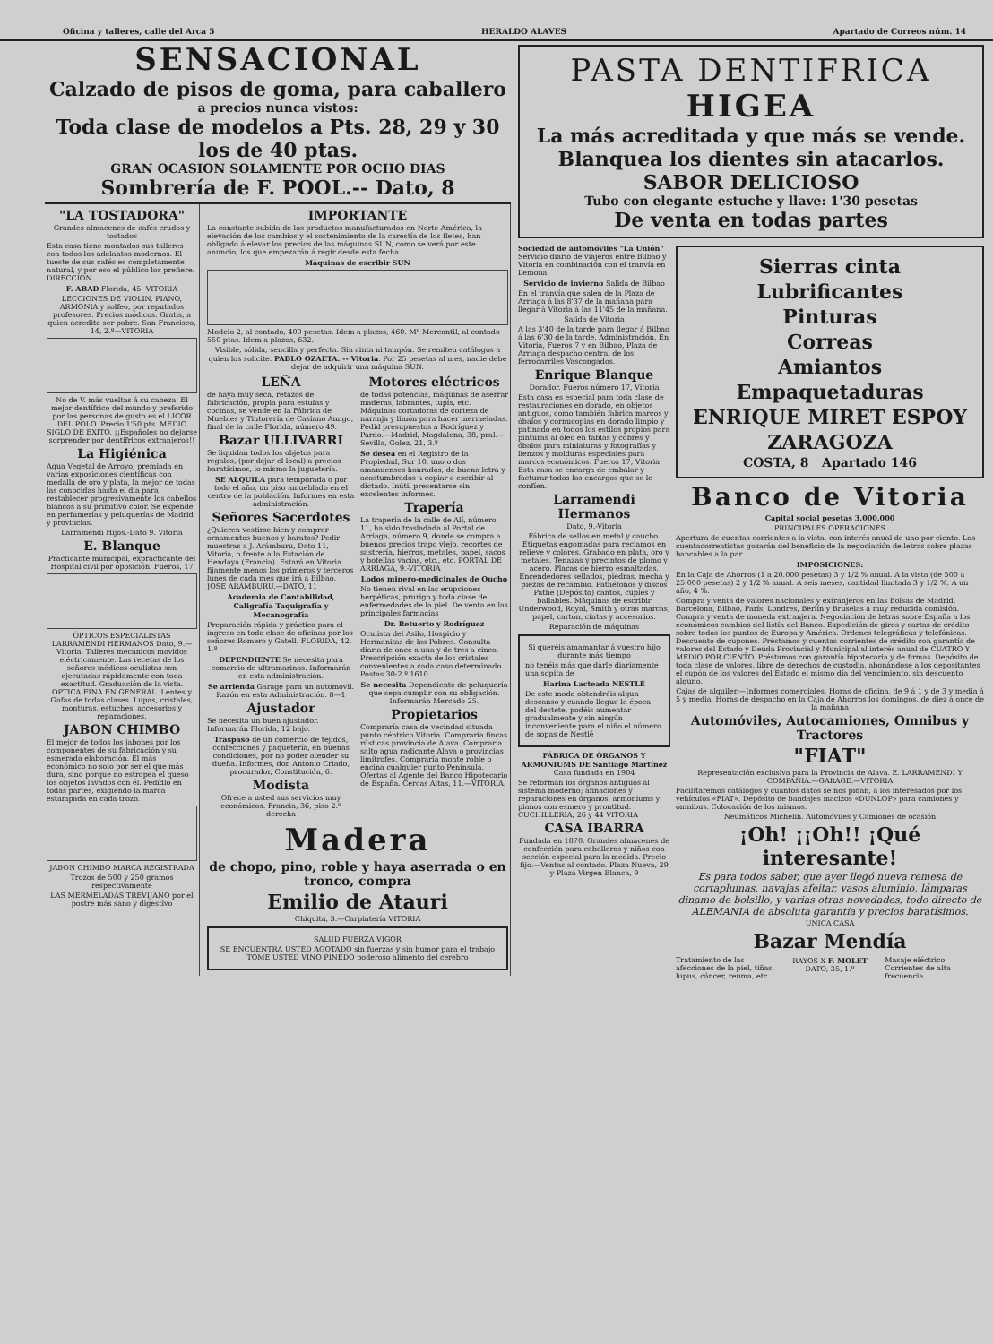Oficina y talleres, calle del Arca 5 HERALDO ALAVES Apartado de Correos núm. 14
SENSACIONAL
Calzado de pisos de goma, para caballero
a precios nunca vistos:
Toda clase de modelos a Pts. 28, 29 y 30 los de 40 ptas.
GRAN OCASION SOLAMENTE POR OCHO DIAS
Sombrería de F. POOL.-- Dato, 8
"LA TOSTADORA"
Grandes almacenes de cafés crudos y tostados
Esta casa tiene montados sus talleres con todos los adelantos modernos. El tueste de sus cafés es completamente natural, y por eso el público los prefiere. DIRECCION
F. ABAD Florida, 45. VITORIA
LECCIONES DE VIOLIN, PIANO, ARMONIA y solfeo, por reputados profesores. Precios módicos. Gratis, a quien acredite ser pobre. San Francisco, 14, 2.º—VITORIA
No de V. más vueltas á su cabeza. El mejor dentífrico del mundo y preferido por las personas de gusto es el LICOR DEL POLO. Precio 1'50 pts. MEDIO SIGLO DE EXITO. ¡¡Españoles no dejarse sorprender por dentífricos extranjeros!!
La Higiénica
Agua Vegetal de Arroyo, premiada en varias exposiciones científicas con medalla de oro y plata, la mejor de todas las conocidas hasta el día para restablecer progresivamente los cabellos blancos a su primitivo color. Se expende en perfumerías y peluquerías de Madrid y provincias.
Larramendi Hijos.-Dato 9. Vitoria
E. Blanque
Practicante municipal, expracticante del Hospital civil por oposición. Fueros, 17
ÓPTICOS ESPECIALISTAS LARRAMENDI HERMANOS Dato, 9.—Vitoria. Talleres mecánicos movidos eléctricamente. Las recetas de los señores médicos-oculistas son ejecutadas rápidamente con toda exactitud. Graduación de la vista. OPTICA FINA EN GENERAL. Lentes y Gafas de todas clases. Lupas, cristales, monturas, estuches, accesorios y reparaciones.
JABON CHIMBO
El mejor de todos los jabones por los componentes de su fabricación y su esmerada elaboración. El más económico no solo por ser el que más dura, sino porque no estropea el queso los objetos lavados con él. Pedídlo en todas partes, exigiendo la marca estampada en cada trozo.
JABON CHIMBO MARCA REGISTRADA
Trozos de 500 y 250 gramos respectivamente
LAS MERMELADAS TREVIJANO por el postre más sano y digestivo
IMPORTANTE
La constante subida de los productos manufacturados en Norte América, la elevación de los cambios y el sostenimiento de la carestía de los fletes, han obligado á elevar los precios de las máquinas SUN, como se verá por este anuncio, los que empezarán á regir desde esta fecha.
Máquinas de escribir SUN
Modelo 2, al contado, 400 pesetas. Idem a plazos, 460. Mº Mercantil, al contado 550 ptas. Idem a plazos, 632.
Visible, sólida, sencilla y perfecta. Sin cinta ni tampón. Se remiten catálogos a quien los solicite. PABLO OZAETA. -- Vitoria. Por 25 pesetas al mes, nadie debe dejar de adquirir una máquina SUN.
LEÑA
de haya muy seca, retazos de fabricación, propia para estufas y cocinas, se vende en la Fábrica de Muebles y Tintorería de Casiano Amigo, final de la calle Florida, número 49.
Bazar ULLIVARRI
Se liquidan todos los objetos para regalos, (por dejar el local) a precios baratísimos, lo mismo la juguetería.
SE ALQUILA para temporada o por todo el año, un piso amueblado en el centro de la población. Informes en esta administración.
Señores Sacerdotes
¿Quieren vestirse bien y comprar ornamentos buenos y baratos? Pedir muestras a J. Arámburu, Dato 11, Vitoria, o frente a la Estación de Hendaya (Francia). Estará en Vitoria fijamente menos los primeros y terceros lunes de cada mes que irá a Bilbao. JOSE ARÁMBURU.—DATO, 11
Academia de Contabilidad, Caligrafía Taquigrafía y Mecanografía
Preparación rápida y práctica para el ingreso en toda clase de oficinas por los señores Romero y Gatell. FLORIDA, 42, 1.º
DEPENDIENTE Se necesita para comercio de ultramarinos. Informarán en esta administración.
Se arrienda Garage para un automovil. Razón en esta Administración. 8—1
Ajustador
Se necesita un buen ajustador. Informarán Florida, 12 bajo.
Traspaso de un comercio de tejidos, confecciones y paquetería, en buenas condiciones, por no poder atender su dueña. Informes, don Antonio Criado, procurador, Constitución, 6.
Modista
Ofrece a usted sus servicios muy económicos. Francia, 36, piso 2.º derecha
Motores eléctricos
de todas potencias, máquinas de aserrar maderas, labrantes, tupís, etc. Máquinas cortadoras de corteza de naranja y limón para hacer mermeladas. Pedid presupuestos a Rodríguez y Pardo.—Madrid, Magdalena, 38, pral.—Sevilla, Golez, 21, 3.º
Se desea en el Registro de la Propiedad, Sur 10, uno o dos amanuenses honrados, de buena letra y acostumbrados a copiar o escribir al dictado. Inútil presentarse sin excelentes informes.
Trapería
La trapería de la calle de Alí, número 11, ha sido trasladada al Portal de Arriaga, número 9, donde se compra a buenos precios trapo viejo, recortes de sastrería, hierros, metales, papel, sacos y botellas vacías, etc., etc. PORTAL DE ARRIAGA, 9.-VITORIA
Lodos minero-medicinales de Oucho
No tienen rival en las erupciones herpéticas, prurigo y toda clase de enfermedades de la piel. De venta en las principales farmacias
Dr. Retuerto y Rodríguez
Oculista del Asilo, Hospicio y Hermanitas de los Pobres. Consulta diaria de once a una y de tres a cinco. Prescripción exacta de los cristales convenientes a cada caso determinado. Postas 30-2.º 1610
Se necesita Dependiente de peluquería que sepa cumplir con su obligación. Informarán Mercado 25.
Propietarios
Compraría casa de vecindad situada punto céntrico Vitoria. Compraría fincas rústicas provincia de Alava. Compraría salto agua radicante Alava o provincias limítrofes. Compraría monte roble o encina cualquier punto Península. Ofertas al Agente del Banco Hipotecario de España. Cercas Altas, 11.—VITORIA.
Madera
de chopo, pino, roble y haya aserrada o en tronco, compra
Emilio de Atauri
Chiquita, 3.—Carpintería VITORIA
SALUD FUERZA VIGOR
SE ENCUENTRA USTED AGOTADO sin fuerzas y sin humor para el trabajo TOME USTED VINO PINEDO poderoso alimento del cerebro
PASTA DENTIFRICA
HIGEA
La más acreditada y que más se vende.
Blanquea los dientes sin atacarlos.
SABOR DELICIOSO
Tubo con elegante estuche y llave: 1'30 pesetas
De venta en todas partes
Sociedad de automóviles "La Unión" Servicio diario de viajeros entre Bilbao y Vitoria en combinación con el tranvía en Lemona.
Servicio de invierno Salida de Bilbao
En el tranvía que salen de la Plaza de Arriaga á las 8'37 de la mañana para llegar á Vitoria á las 11'45 de la mañana.
Salida de Vitoria
A las 3'40 de la tarde para llegar á Bilbao á las 6'30 de la tarde. Administración, En Vitoria, Fueros 7 y en Bilbao, Plaza de Arriaga despacho central de los ferrocarriles Vascongados.
Enrique Blanque
Dorador. Fueros número 17, Vitoria
Esta casa es especial para toda clase de restauraciones en dorado, en objetos antiguos, como también fabrica marcos y óbalos y cornucopias en dorado limpio y patinado en todos los estilos propios para pinturas al óleo en tablas y cobres y óbalos para miniaturas y fotografías y lienzos y molduras especiales para marcos económicos. Fueros 17, Vitoria. Esta casa se encarga de embalar y facturar todos los encargos que se le confíen.
Larramendi Hermanos
Dato, 9.-Vitoria
Fábrica de sellos en metal y caucho. Etiquetas engomadas para reclamos en relieve y colores. Grabado en plata, oro y metales. Tenazas y precintos de plomo y acero. Placas de hierro esmaltadas. Encendedores sellados, piedras, mecha y piezas de recambio. Pathéfonos y discos Pathe (Depósito) cantos, cuplés y bailables. Máquinas de escribir Underwood, Royal, Smith y otras marcas, papel, cartón, cintas y accesorios.
Reparación de máquinas
Si queréis amamantar á vuestro hijo durante más tiempo
no tenéis más que darle diariamente una sopita de
Harina Lacteada NESTLÉ
De este modo obtendréis algun descanso y cuando llegue la época del destete, podéis aumentar gradualmente y sin ningún inconveniente para el niño el número de sopas de Nestlé
FÁBRICA DE ÓRGANOS Y ARMONIUMS DE Santiago Martínez Casa fundada en 1904
Se reforman los órganos antiguos al sistema moderno; afinaciones y reparaciones en órganos, armoniums y pianos con esmero y prontitud. CUCHILLERIA, 26 y 44 VITORIA
CASA IBARRA
Fundada en 1870. Grandes almacenes de confección para caballeros y niños con sección especial para la medida. Precio fijo.—Ventas al contado. Plaza Nueva, 29 y Plaza Virgen Blanca, 9
Sierras cinta
Lubrificantes
Pinturas
Correas
Amiantos
Empaquetaduras
ENRIQUE MIRET ESPOY
ZARAGOZA
COSTA, 8 Apartado 146
Banco de Vitoria
Capital social pesetas 3.000.000
PRINCIPALES OPERACIONES
Apertura de cuentas corrientes a la vista, con interés anual de uno por ciento. Los cuentacorrentistas gozarán del beneficio de la negociación de letras sobre plazas bancables a la par.
IMPOSICIONES:
En la Caja de Ahorros (1 a 20.000 pesetas) 3 y 1/2 % anual. A la vista (de 500 a 25.000 pesetas) 2 y 1/2 % anual. A seis meses, cantidad limitada 3 y 1/2 %. A un año, 4 %.
Compra y venta de valores nacionales y extranjeros en las Bolsas de Madrid, Barcelona, Bilbao, París, Londres, Berlín y Bruselas a muy reducida comisión. Compra y venta de moneda extranjera. Negociación de letras sobre España a los económicos cambios del listín del Banco. Expedición de giros y cartas de crédito sobre todos los puntos de Europa y América. Ordenes telegráficas y telefónicas. Descuento de cupones. Préstamos y cuentas corrientes de crédito con garantía de valores del Estado y Deuda Provincial y Municipal al interés anual de CUATRO Y MEDIO POR CIENTO. Préstamos con garantía hipotecaria y de firmas. Depósito de toda clase de valores, libre de derechos de custodia, abonándose a los depositantes el cupón de los valores del Estado el mismo día del vencimiento, sin descuento alguno.
Cajas de alquiler.—Informes comerciales. Horas de oficina, de 9 á 1 y de 3 y media á 5 y media. Horas de despacho en la Caja de Ahorros los domingos, de diez á once de la mañana
Automóviles, Autocamiones, Omnibus y Tractores
"FIAT"
Representación exclusiva para la Provincia de Alava. E. LARRAMENDI Y COMPAÑIA.—GARAGE.—VITORIA
Facilitaremos catálogos y cuantos datos se nos pidan, a los interesados por los vehículos «FIAT». Depósito de bandajes macizos «DUNLOP» para camiones y ómnibus. Colocación de los mismos.
Neumáticos Michelin. Automóviles y Camiones de ocasión
¡Oh! ¡¡Oh!! ¡Qué interesante!
Es para todos saber, que ayer llegó nueva remesa de cortaplumas, navajas afeitar, vasos aluminio, lámparas dinamo de bolsillo, y varias otras novedades, todo directo de ALEMANIA de absoluta garantía y precios baratísimos.
UNICA CASA
Bazar Mendía
Tratamiento de las afecciones de la piel, tiñas, lupus, cáncer, reuma, etc.
RAYOS X F. MOLET DATO, 35, 1.º Masaje eléctrico. Corrientes de alta frecuencia.